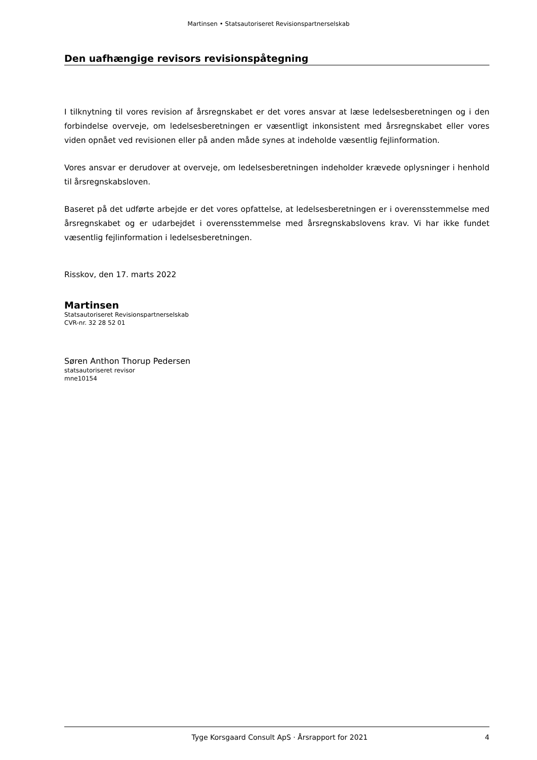Martinsen • Statsautoriseret Revisionspartnerselskab
Den uafhængige revisors revisionspåtegning
I tilknytning til vores revision af årsregnskabet er det vores ansvar at læse ledelsesberetningen og i den forbindelse overveje, om ledelsesberetningen er væsentligt inkonsistent med årsregnskabet eller vores viden opnået ved revisionen eller på anden måde synes at indeholde væsentlig fejlinformation.
Vores ansvar er derudover at overveje, om ledelsesberetningen indeholder krævede oplysninger i henhold til årsregnskabsloven.
Baseret på det udførte arbejde er det vores opfattelse, at ledelsesberetningen er i overensstemmelse med årsregnskabet og er udarbejdet i overensstemmelse med årsregnskabslovens krav. Vi har ikke fundet væsentlig fejlinformation i ledelsesberetningen.
Risskov, den 17. marts 2022
Martinsen
Statsautoriseret Revisionspartnerselskab
CVR-nr. 32 28 52 01
Søren Anthon Thorup Pedersen
statsautoriseret revisor
mne10154
Tyge Korsgaard Consult ApS · Årsrapport for 2021 4